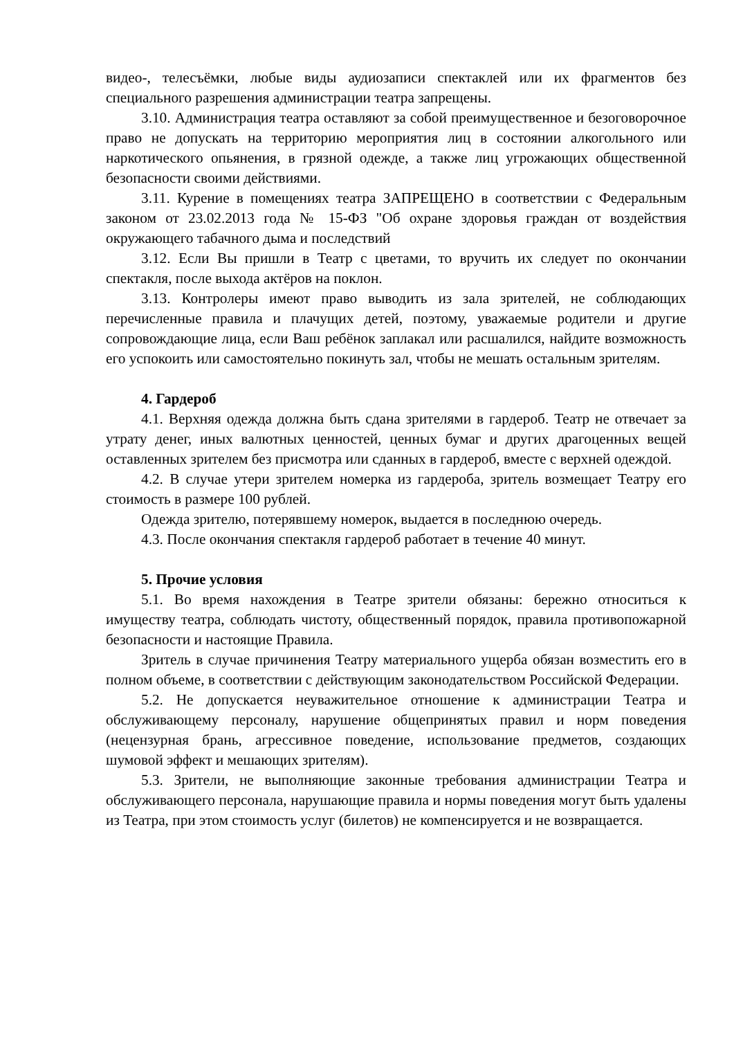видео-, телесъёмки, любые виды аудиозаписи спектаклей или их фрагментов без специального разрешения администрации театра запрещены.
3.10. Администрация театра оставляют за собой преимущественное и безоговорочное право не допускать на территорию мероприятия лиц в состоянии алкогольного или наркотического опьянения, в грязной одежде, а также лиц угрожающих общественной безопасности своими действиями.
3.11. Курение в помещениях театра ЗАПРЕЩЕНО в соответствии с Федеральным законом от 23.02.2013 года № 15-ФЗ "Об охране здоровья граждан от воздействия окружающего табачного дыма и последствий
3.12. Если Вы пришли в Театр с цветами, то вручить их следует по окончании спектакля, после выхода актёров на поклон.
3.13. Контролеры имеют право выводить из зала зрителей, не соблюдающих перечисленные правила и плачущих детей, поэтому, уважаемые родители и другие сопровождающие лица, если Ваш ребёнок заплакал или расшалился, найдите возможность его успокоить или самостоятельно покинуть зал, чтобы не мешать остальным зрителям.
4. Гардероб
4.1. Верхняя одежда должна быть сдана зрителями в гардероб. Театр не отвечает за утрату денег, иных валютных ценностей, ценных бумаг и других драгоценных вещей оставленных зрителем без присмотра или сданных в гардероб, вместе с верхней одеждой.
4.2. В случае утери зрителем номерка из гардероба, зритель возмещает Театру его стоимость в размере 100 рублей.
Одежда зрителю, потерявшему номерок, выдается в последнюю очередь.
4.3. После окончания спектакля гардероб работает в течение 40 минут.
5. Прочие условия
5.1. Во время нахождения в Театре зрители обязаны: бережно относиться к имуществу театра, соблюдать чистоту, общественный порядок, правила противопожарной безопасности и настоящие Правила.
Зритель в случае причинения Театру материального ущерба обязан возместить его в полном объеме, в соответствии с действующим законодательством Российской Федерации.
5.2. Не допускается неуважительное отношение к администрации Театра и обслуживающему персоналу, нарушение общепринятых правил и норм поведения (нецензурная брань, агрессивное поведение, использование предметов, создающих шумовой эффект и мешающих зрителям).
5.3. Зрители, не выполняющие законные требования администрации Театра и обслуживающего персонала, нарушающие правила и нормы поведения могут быть удалены из Театра, при этом стоимость услуг (билетов) не компенсируется и не возвращается.